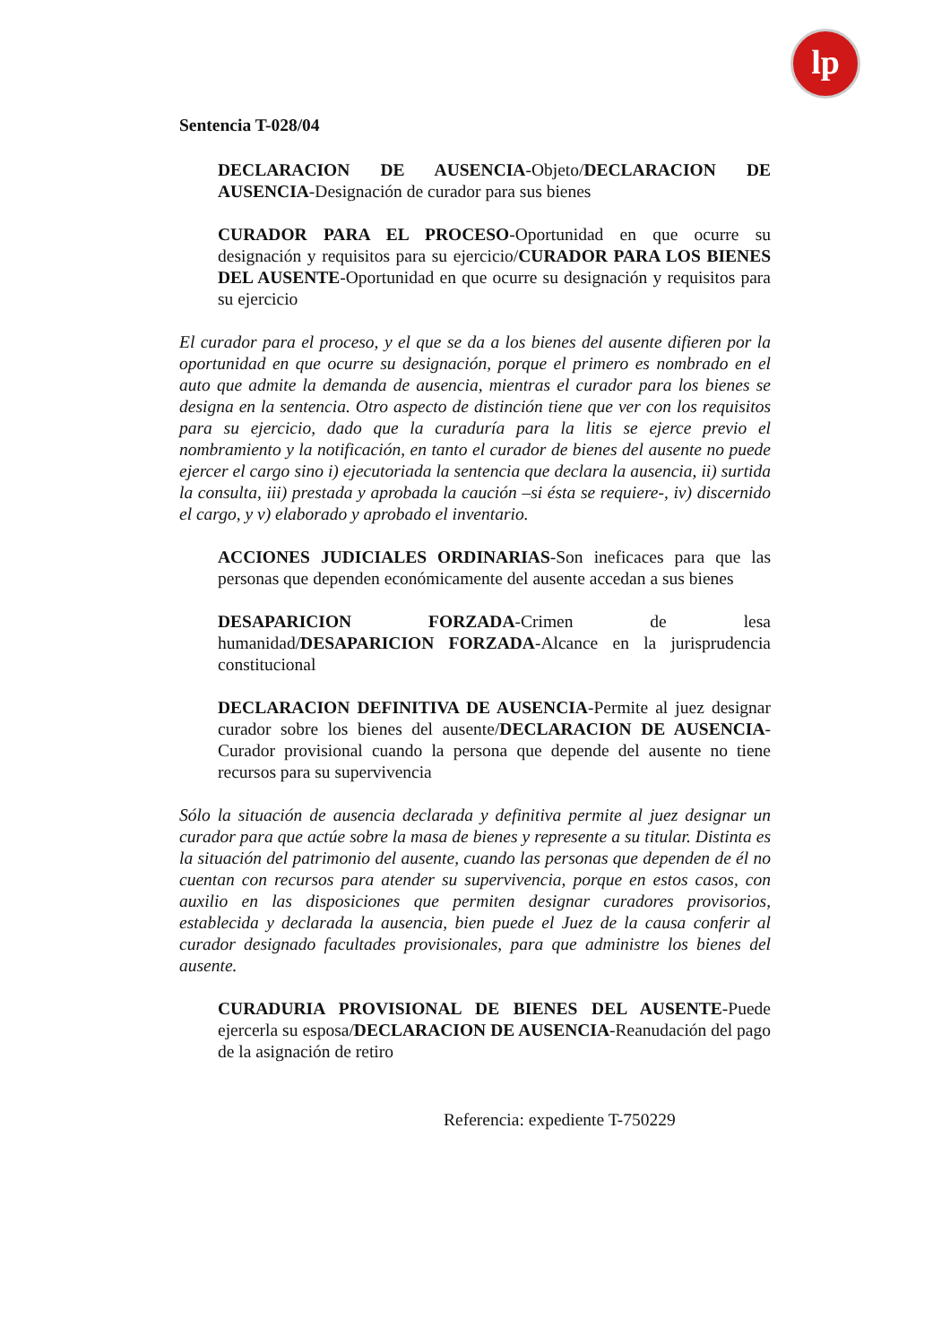lp
Sentencia T-028/04
DECLARACION DE AUSENCIA-Objeto/DECLARACION DE AUSENCIA-Designación de curador para sus bienes
CURADOR PARA EL PROCESO-Oportunidad en que ocurre su designación y requisitos para su ejercicio/CURADOR PARA LOS BIENES DEL AUSENTE-Oportunidad en que ocurre su designación y requisitos para su ejercicio
El curador para el proceso, y el que se da a los bienes del ausente difieren por la oportunidad en que ocurre su designación, porque el primero es nombrado en el auto que admite la demanda de ausencia, mientras el curador para los bienes se designa en la sentencia. Otro aspecto de distinción tiene que ver con los requisitos para su ejercicio, dado que la curaduría para la litis se ejerce previo el nombramiento y la notificación, en tanto el curador de bienes del ausente no puede ejercer el cargo sino i) ejecutoriada la sentencia que declara la ausencia, ii) surtida la consulta, iii) prestada y aprobada la caución –si ésta se requiere-, iv) discernido el cargo, y v) elaborado y aprobado el inventario.
ACCIONES JUDICIALES ORDINARIAS-Son ineficaces para que las personas que dependen económicamente del ausente accedan a sus bienes
DESAPARICION FORZADA-Crimen de lesa humanidad/DESAPARICION FORZADA-Alcance en la jurisprudencia constitucional
DECLARACION DEFINITIVA DE AUSENCIA-Permite al juez designar curador sobre los bienes del ausente/DECLARACION DE AUSENCIA-Curador provisional cuando la persona que depende del ausente no tiene recursos para su supervivencia
Sólo la situación de ausencia declarada y definitiva permite al juez designar un curador para que actúe sobre la masa de bienes y represente a su titular. Distinta es la situación del patrimonio del ausente, cuando las personas que dependen de él no cuentan con recursos para atender su supervivencia, porque en estos casos, con auxilio en las disposiciones que permiten designar curadores provisorios, establecida y declarada la ausencia, bien puede el Juez de la causa conferir al curador designado facultades provisionales, para que administre los bienes del ausente.
CURADURIA PROVISIONAL DE BIENES DEL AUSENTE-Puede ejercerla su esposa/DECLARACION DE AUSENCIA-Reanudación del pago de la asignación de retiro
Referencia: expediente T-750229